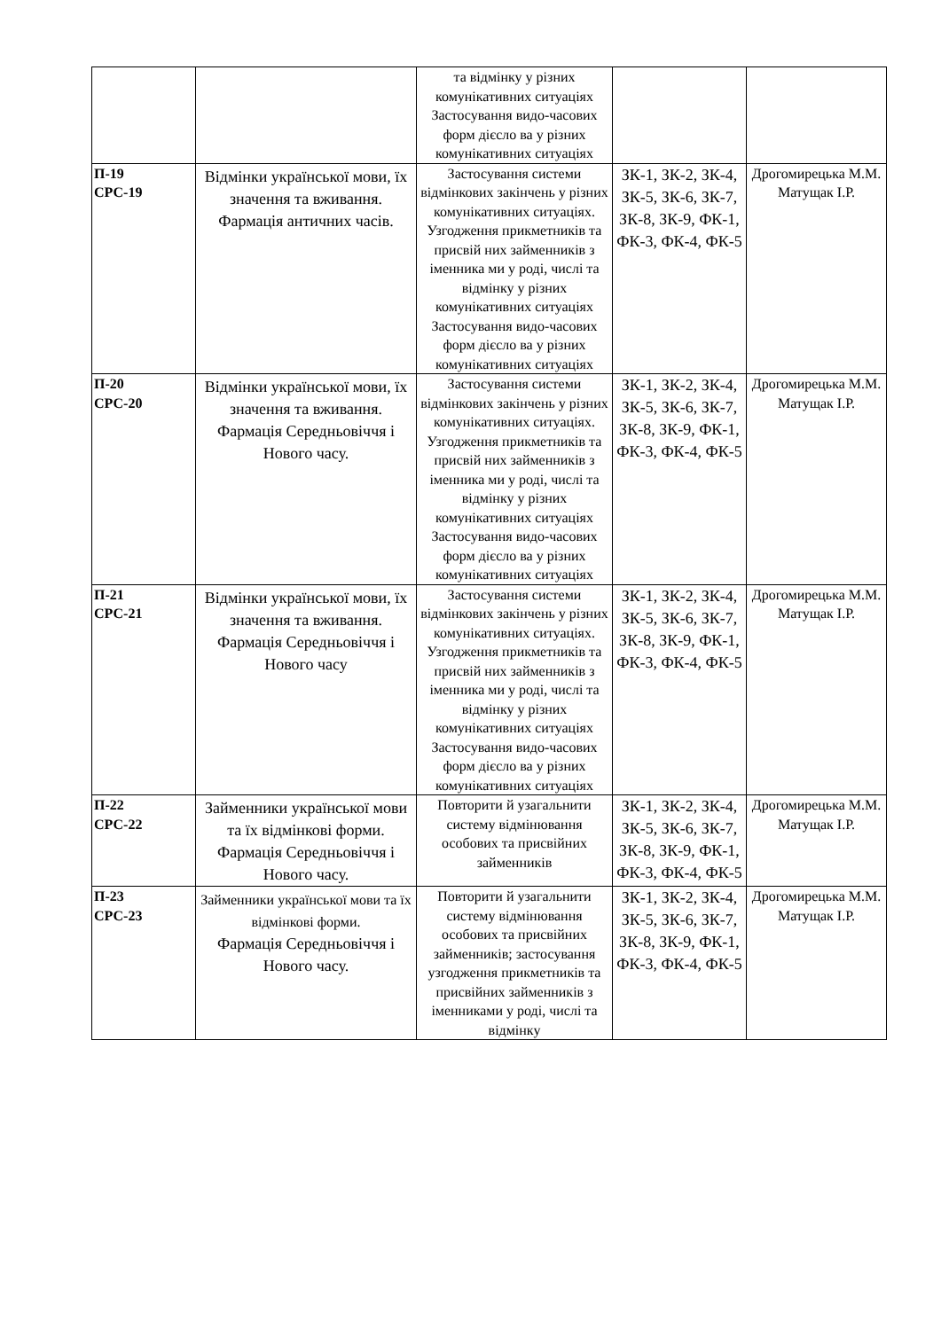| | | та відмінку у різних комунікативних ситуаціях Застосування видо-часових форм дієсло ва у різних комунікативних ситуаціях | | |
| П-19 СРС-19 | Відмінки української мови, їх значення та вживання. Фармація античних часів. | Застосування системи відмінкових закінчень у різних комунікативних ситуаціях. Узгодження прикметників та присвій них займенників з іменника ми у роді, числі та відмінку у різних комунікативних ситуаціях Застосування видо-часових форм дієсло ва у різних комунікативних ситуаціях | ЗК-1, ЗК-2, ЗК-4, ЗК-5, ЗК-6, ЗК-7, ЗК-8, ЗК-9, ФК-1, ФК-3, ФК-4, ФК-5 | Дрогомирецька М.М. Матущак І.Р. |
| П-20 СРС-20 | Відмінки української мови, їх значення та вживання. Фармація Середньовіччя і Нового часу. | Застосування системи відмінкових закінчень у різних комунікативних ситуаціях. Узгодження прикметників та присвій них займенників з іменника ми у роді, числі та відмінку у різних комунікативних ситуаціях Застосування видо-часових форм дієсло ва у різних комунікативних ситуаціях | ЗК-1, ЗК-2, ЗК-4, ЗК-5, ЗК-6, ЗК-7, ЗК-8, ЗК-9, ФК-1, ФК-3, ФК-4, ФК-5 | Дрогомирецька М.М. Матущак І.Р. |
| П-21 СРС-21 | Відмінки української мови, їх значення та вживання. Фармація Середньовіччя і Нового часу | Застосування системи відмінкових закінчень у різних комунікативних ситуаціях. Узгодження прикметників та присвій них займенників з іменника ми у роді, числі та відмінку у різних комунікативних ситуаціях Застосування видо-часових форм дієсло ва у різних комунікативних ситуаціях | ЗК-1, ЗК-2, ЗК-4, ЗК-5, ЗК-6, ЗК-7, ЗК-8, ЗК-9, ФК-1, ФК-3, ФК-4, ФК-5 | Дрогомирецька М.М. Матущак І.Р. |
| П-22 СРС-22 | Займенники української мови та їх відмінкові форми. Фармація Середньовіччя і Нового часу. | Повторити й узагальнити систему відмінювання особових та присвійних займенників | ЗК-1, ЗК-2, ЗК-4, ЗК-5, ЗК-6, ЗК-7, ЗК-8, ЗК-9, ФК-1, ФК-3, ФК-4, ФК-5 | Дрогомирецька М.М. Матущак І.Р. |
| П-23 СРС-23 | Займенники української мови та їх відмінкові форми. Фармація Середньовіччя і Нового часу. | Повторити й узагальнити систему відмінювання особових та присвійних займенників; застосування узгодження прикметників та присвійних займенників з іменниками у роді, числі та відмінку | ЗК-1, ЗК-2, ЗК-4, ЗК-5, ЗК-6, ЗК-7, ЗК-8, ЗК-9, ФК-1, ФК-3, ФК-4, ФК-5 | Дрогомирецька М.М. Матущак І.Р. |